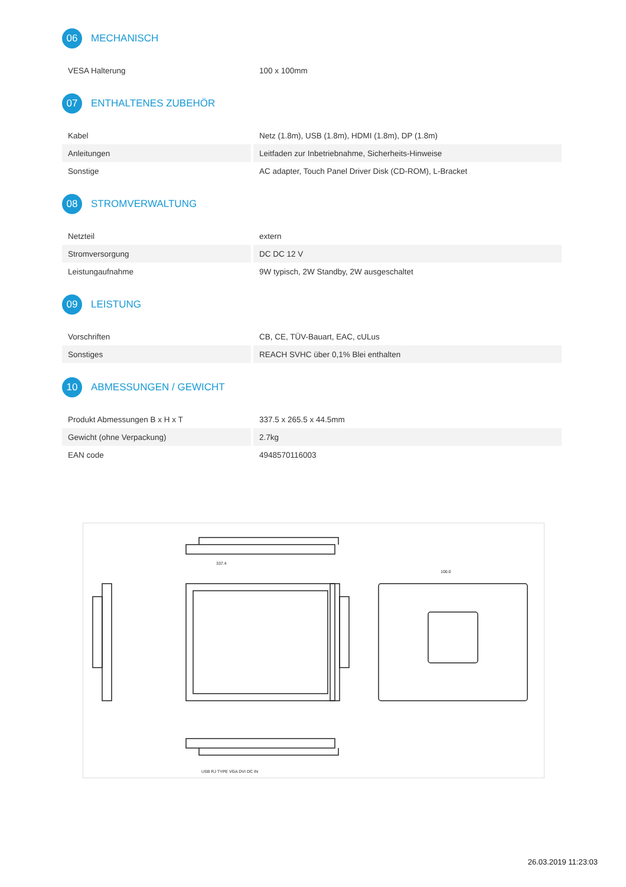06
MECHANISCH
| VESA Halterung | 100 x 100mm |
07
ENTHALTENES ZUBEHÖR
| Kabel | Netz (1.8m), USB (1.8m), HDMI (1.8m), DP (1.8m) |
| Anleitungen | Leitfaden zur Inbetriebnahme, Sicherheits-Hinweise |
| Sonstige | AC adapter, Touch Panel Driver Disk (CD-ROM), L-Bracket |
08
STROMVERWALTUNG
| Netzteil | extern |
| Stromversorgung | DC DC 12 V |
| Leistungaufnahme | 9W typisch, 2W Standby, 2W ausgeschaltet |
09
LEISTUNG
| Vorschriften | CB, CE, TÜV-Bauart, EAC, cULus |
| Sonstiges | REACH SVHC über 0,1% Blei enthalten |
10
ABMESSUNGEN / GEWICHT
| Produkt Abmessungen B x H x T | 337.5 x 265.5 x 44.5mm |
| Gewicht (ohne Verpackung) | 2.7kg |
| EAN code | 4948570116003 |
337.4
100.0
USB RJ TYPE VGA DVI DC IN
26.03.2019 11:23:03